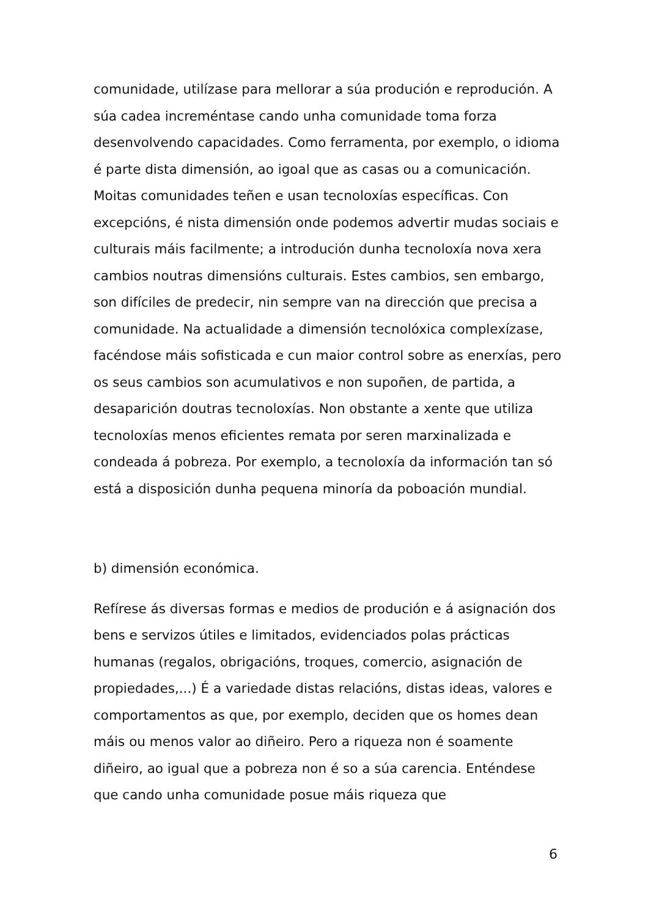comunidade, utilízase para mellorar a súa produción e reprodución. A súa cadea increméntase cando unha comunidade toma forza desenvolvendo capacidades. Como ferramenta, por exemplo, o idioma é parte dista dimensión, ao igoal que as casas ou a comunicación. Moitas comunidades teñen e usan tecnoloxías específicas. Con excepcións, é nista dimensión onde podemos advertir mudas sociais e culturais máis facilmente; a introdución dunha tecnoloxía nova xera cambios noutras dimensións culturais. Estes cambios, sen embargo, son difíciles de predecir, nin sempre van na dirección que precisa a comunidade. Na actualidade a dimensión tecnolóxica complexízase, facéndose máis sofisticada e cun maior control sobre as enerxías, pero os seus cambios son acumulativos e non supoñen, de partida, a desaparición doutras tecnoloxías. Non obstante a xente que utiliza tecnoloxías menos eficientes remata por seren marxinalizada e condeada á pobreza. Por exemplo, a tecnoloxía da información tan só está a disposición dunha pequena minoría da poboación mundial.
b) dimensión económica.
Refírese ás diversas formas e medios de produción e á asignación dos bens e servizos útiles e limitados, evidenciados polas prácticas humanas (regalos, obrigacións, troques, comercio, asignación de propiedades,...) É a variedade distas relacións, distas ideas, valores e comportamentos as que, por exemplo, deciden que os homes dean máis ou menos valor ao diñeiro. Pero a riqueza non é soamente diñeiro, ao igual que a pobreza non é so a súa carencia. Enténdese que cando unha comunidade posue máis riqueza que
6